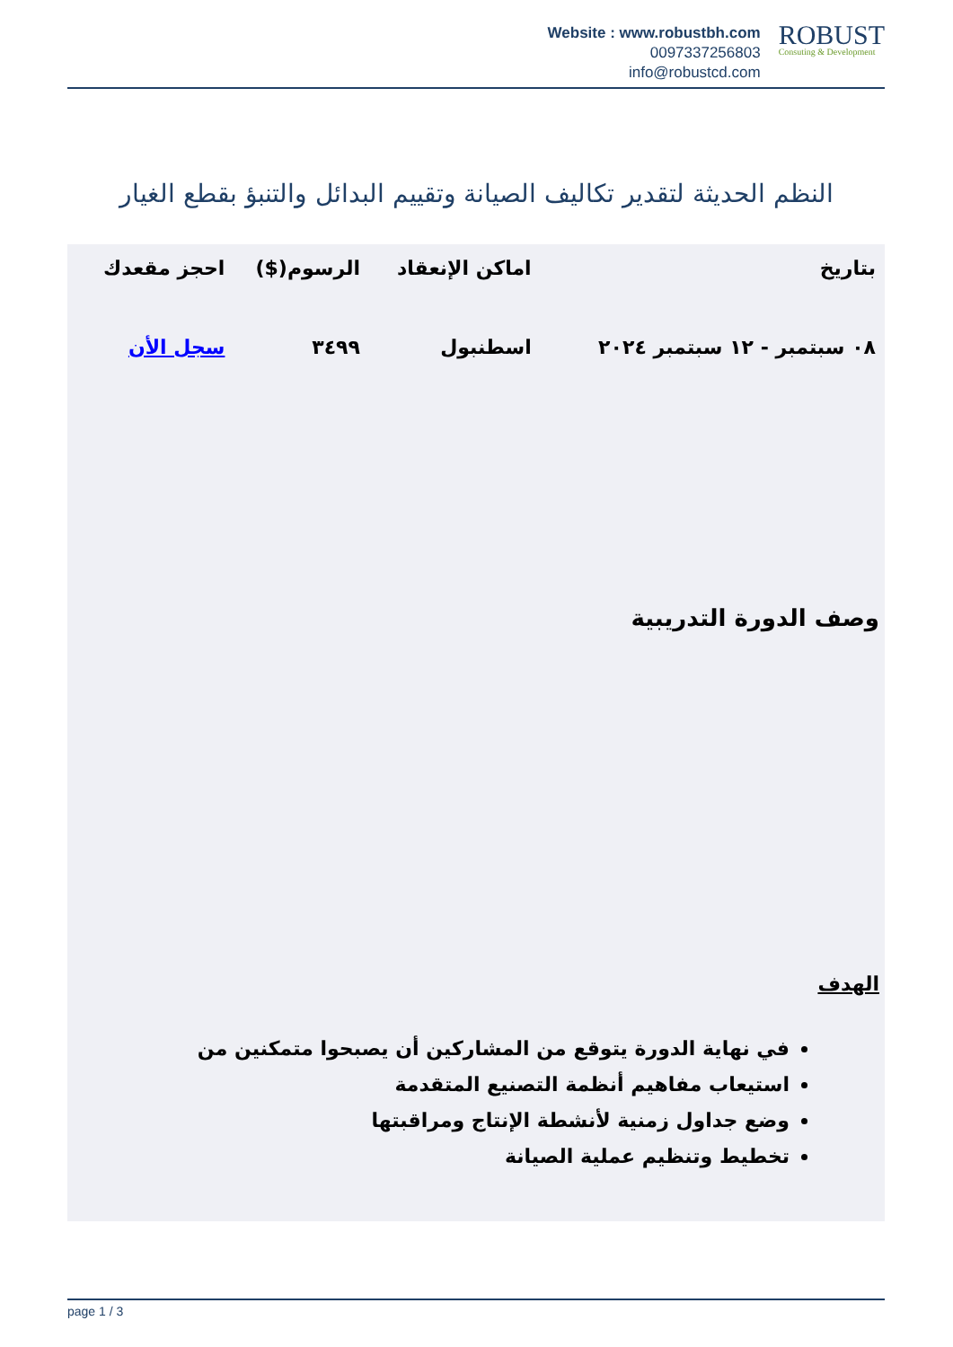Website : www.robustbh.com
0097337256803
info@robustcd.com
ROBUST
Consuting & Development
النظم الحديثة لتقدير تكاليف الصيانة وتقييم البدائل والتنبؤ بقطع الغيار
| بتاريخ | اماكن الإنعقاد | الرسوم($) | احجز مقعدك |
| --- | --- | --- | --- |
| ٠٨ سبتمبر - ١٢ سبتمبر ٢٠٢٤ | اسطنبول | ٣٤٩٩ | سجل الأن |
وصف الدورة التدريبية
الهدف
في نهاية الدورة يتوقع من المشاركين أن يصبحوا متمكنين من
استيعاب مفاهيم أنظمة التصنيع المتقدمة
وضع جداول زمنية لأنشطة الإنتاج ومراقبتها
تخطيط وتنظيم عملية الصيانة
page 1 / 3